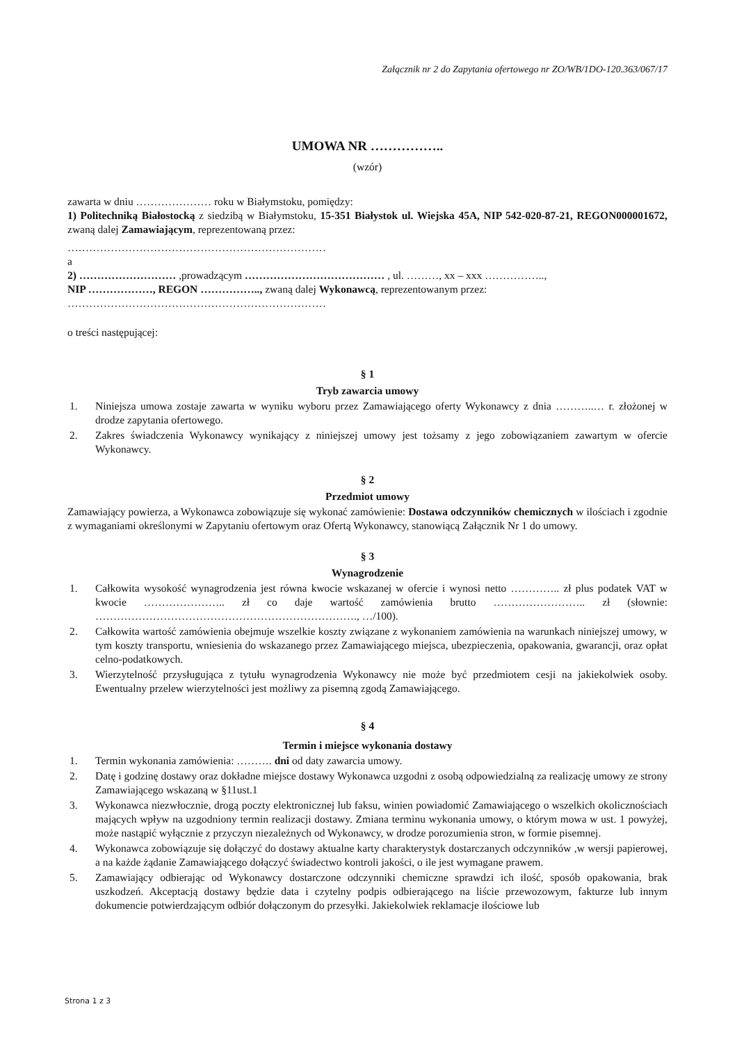Załącznik nr 2 do Zapytania ofertowego nr ZO/WB/1DO-120.363/067/17
UMOWA NR ……………..
(wzór)
zawarta w dniu ………………… roku w Białymstoku, pomiędzy:
1) Politechniką Białostocką z siedzibą w Białymstoku, 15-351 Białystok ul. Wiejska 45A, NIP 542-020-87-21, REGON000001672, zwaną dalej Zamawiającym, reprezentowaną przez:
………………………………………………………………
a
2) ……………………… ,prowadzącym ………………………………… , ul. ………, xx – xxx ……………..,
NIP ………………, REGON …………….., zwaną dalej Wykonawcą, reprezentowanym przez:
………………………………………………………………
o treści następującej:
§ 1
Tryb zawarcia umowy
1. Niniejsza umowa zostaje zawarta w wyniku wyboru przez Zamawiającego oferty Wykonawcy z dnia ………..… r. złożonej w drodze zapytania ofertowego.
2. Zakres świadczenia Wykonawcy wynikający z niniejszej umowy jest tożsamy z jego zobowiązaniem zawartym w ofercie Wykonawcy.
§ 2
Przedmiot umowy
Zamawiający powierza, a Wykonawca zobowiązuje się wykonać zamówienie: Dostawa odczynników chemicznych w ilościach i zgodnie z wymaganiami określonymi w Zapytaniu ofertowym oraz Ofertą Wykonawcy, stanowiącą Załącznik Nr 1 do umowy.
§ 3
Wynagrodzenie
1. Całkowita wysokość wynagrodzenia jest równa kwocie wskazanej w ofercie i wynosi netto ………….. zł plus podatek VAT w kwocie ………………….. zł co daje wartość zamówienia brutto …………………….. zł (słownie: ………………………………………………………………., …/100).
2. Całkowita wartość zamówienia obejmuje wszelkie koszty związane z wykonaniem zamówienia na warunkach niniejszej umowy, w tym koszty transportu, wniesienia do wskazanego przez Zamawiającego miejsca, ubezpieczenia, opakowania, gwarancji, oraz opłat celno-podatkowych.
3. Wierzytelność przysługująca z tytułu wynagrodzenia Wykonawcy nie może być przedmiotem cesji na jakiekolwiek osoby. Ewentualny przelew wierzytelności jest możliwy za pisemną zgodą Zamawiającego.
§ 4
Termin i miejsce wykonania dostawy
1. Termin wykonania zamówienia: ………. dni od daty zawarcia umowy.
2. Datę i godzinę dostawy oraz dokładne miejsce dostawy Wykonawca uzgodni z osobą odpowiedzialną za realizację umowy ze strony Zamawiającego wskazaną w §11ust.1
3. Wykonawca niezwłocznie, drogą poczty elektronicznej lub faksu, winien powiadomić Zamawiającego o wszelkich okolicznościach mających wpływ na uzgodniony termin realizacji dostawy. Zmiana terminu wykonania umowy, o którym mowa w ust. 1 powyżej, może nastąpić wyłącznie z przyczyn niezależnych od Wykonawcy, w drodze porozumienia stron, w formie pisemnej.
4. Wykonawca zobowiązuje się dołączyć do dostawy aktualne karty charakterystyk dostarczanych odczynników ,w wersji papierowej, a na każde żądanie Zamawiającego dołączyć świadectwo kontroli jakości, o ile jest wymagane prawem.
5. Zamawiający odbierając od Wykonawcy dostarczone odczynniki chemiczne sprawdzi ich ilość, sposób opakowania, brak uszkodzeń. Akceptacją dostawy będzie data i czytelny podpis odbierającego na liście przewozowym, fakturze lub innym dokumencie potwierdzającym odbiór dołączonym do przesyłki. Jakiekolwiek reklamacje ilościowe lub
Strona 1 z 3